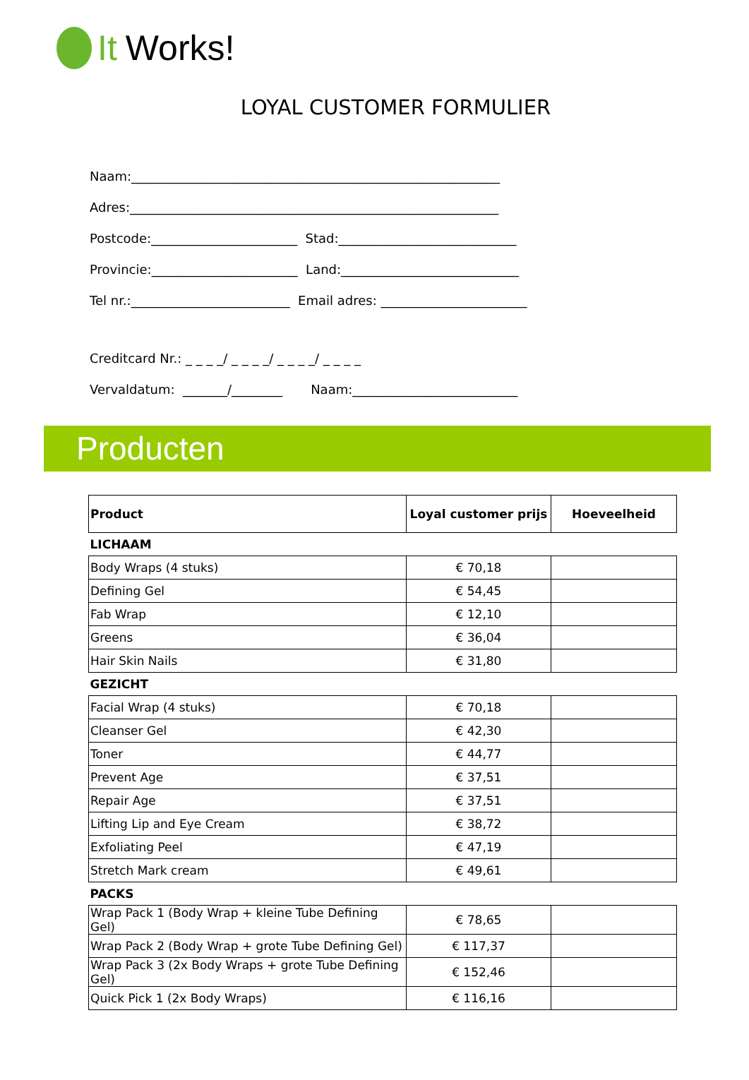It Works!
LOYAL CUSTOMER FORMULIER
Naam:__________________________________________________________
Adres:__________________________________________________________
Postcode:_______________________ Stad:____________________________
Provincie:_______________________ Land:____________________________
Tel nr.:_________________________ Email adres: _______________________
Creditcard Nr.: _ _ _ _/ _ _ _ _/ _ _ _ _/ _ _ _ _
Vervaldatum: _______/________ Naam:__________________________
Producten
| Product | Loyal customer prijs | Hoeveelheid |
| --- | --- | --- |
| LICHAAM | | |
| Body Wraps (4 stuks) | € 70,18 | |
| Defining Gel | € 54,45 | |
| Fab Wrap | € 12,10 | |
| Greens | € 36,04 | |
| Hair Skin Nails | € 31,80 | |
| GEZICHT | | |
| Facial Wrap (4 stuks) | € 70,18 | |
| Cleanser Gel | € 42,30 | |
| Toner | € 44,77 | |
| Prevent Age | € 37,51 | |
| Repair Age | € 37,51 | |
| Lifting Lip and Eye Cream | € 38,72 | |
| Exfoliating Peel | € 47,19 | |
| Stretch Mark cream | € 49,61 | |
| PACKS | | |
| Wrap Pack 1 (Body Wrap + kleine Tube Defining Gel) | € 78,65 | |
| Wrap Pack 2 (Body Wrap + grote Tube Defining Gel) | € 117,37 | |
| Wrap Pack 3 (2x Body Wraps + grote Tube Defining Gel) | € 152,46 | |
| Quick Pick 1 (2x Body Wraps) | € 116,16 | |